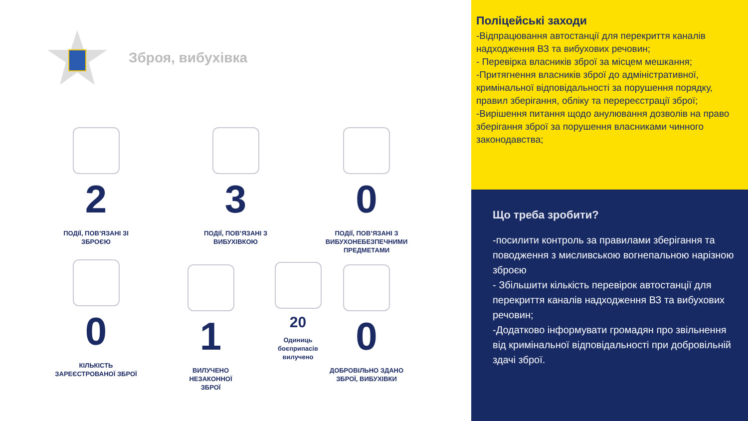Зброя, вибухівка
2
ПОДІЇ, ПОВ’ЯЗАНІ ЗІ ЗБРОЄЮ
3
ПОДІЇ, ПОВ’ЯЗАНІ З ВИБУХІВКОЮ
0
ПОДІЇ, ПОВ’ЯЗАНІ З ВИБУХОНЕБЕЗПЕЧНИМИ ПРЕДМЕТАМИ
0
КІЛЬКІСТЬ ЗАРЕЄСТРОВАНОЇ ЗБРОЇ
1
ВИЛУЧЕНО НЕЗАКОННОЇ ЗБРОЇ
20
Одиниць боєприпасів вилучено
0
ДОБРОВІЛЬНО ЗДАНО ЗБРОЇ, ВИБУХІВКИ
Поліцейські заходи
-Відпрацювання автостанції для перекриття каналів надходження ВЗ та вибухових речовин;
- Перевірка власників зброї за місцем мешкання;
-Притягнення власників зброї до адміністративної, кримінальної відповідальності за порушення порядку, правил зберігання, обліку та перереєстрації зброї;
-Вирішення питання щодо анулювання дозволів на право зберігання зброї за порушення власниками чинного законодавства;
Що треба зробити?
-посилити контроль за правилами зберігання та поводження з мисливською вогнепальною нарізною зброєю
- Збільшити кількість перевірок автостанції для перекриття каналів надходження ВЗ та вибухових речовин;
-Додатково інформувати громадян про звільнення від кримінальної відповідальності при добровільній здачі зброї.